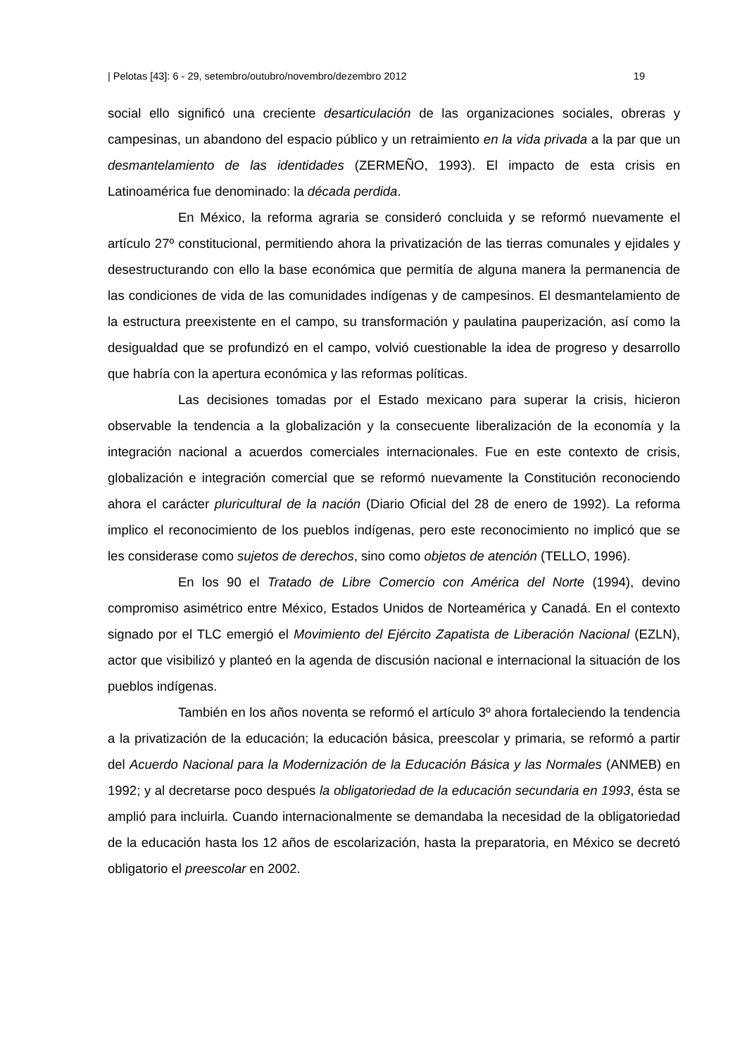| Pelotas [43]: 6 - 29, setembro/outubro/novembro/dezembro 2012 19
social ello significó una creciente desarticulación de las organizaciones sociales, obreras y campesinas, un abandono del espacio público y un retraimiento en la vida privada a la par que un desmantelamiento de las identidades (ZERMEÑO, 1993). El impacto de esta crisis en Latinoamérica fue denominado: la década perdida.
En México, la reforma agraria se consideró concluida y se reformó nuevamente el artículo 27º constitucional, permitiendo ahora la privatización de las tierras comunales y ejidales y desestructurando con ello la base económica que permitía de alguna manera la permanencia de las condiciones de vida de las comunidades indígenas y de campesinos. El desmantelamiento de la estructura preexistente en el campo, su transformación y paulatina pauperización, así como la desigualdad que se profundizó en el campo, volvió cuestionable la idea de progreso y desarrollo que habría con la apertura económica y las reformas políticas.
Las decisiones tomadas por el Estado mexicano para superar la crisis, hicieron observable la tendencia a la globalización y la consecuente liberalización de la economía y la integración nacional a acuerdos comerciales internacionales. Fue en este contexto de crisis, globalización e integración comercial que se reformó nuevamente la Constitución reconociendo ahora el carácter pluricultural de la nación (Diario Oficial del 28 de enero de 1992). La reforma implico el reconocimiento de los pueblos indígenas, pero este reconocimiento no implicó que se les considerase como sujetos de derechos, sino como objetos de atención (TELLO, 1996).
En los 90 el Tratado de Libre Comercio con América del Norte (1994), devino compromiso asimétrico entre México, Estados Unidos de Norteamérica y Canadá. En el contexto signado por el TLC emergió el Movimiento del Ejército Zapatista de Liberación Nacional (EZLN), actor que visibilizó y planteó en la agenda de discusión nacional e internacional la situación de los pueblos indígenas.
También en los años noventa se reformó el artículo 3º ahora fortaleciendo la tendencia a la privatización de la educación; la educación básica, preescolar y primaria, se reformó a partir del Acuerdo Nacional para la Modernización de la Educación Básica y las Normales (ANMEB) en 1992; y al decretarse poco después la obligatoriedad de la educación secundaria en 1993, ésta se amplió para incluirla. Cuando internacionalmente se demandaba la necesidad de la obligatoriedad de la educación hasta los 12 años de escolarización, hasta la preparatoria, en México se decretó obligatorio el preescolar en 2002.